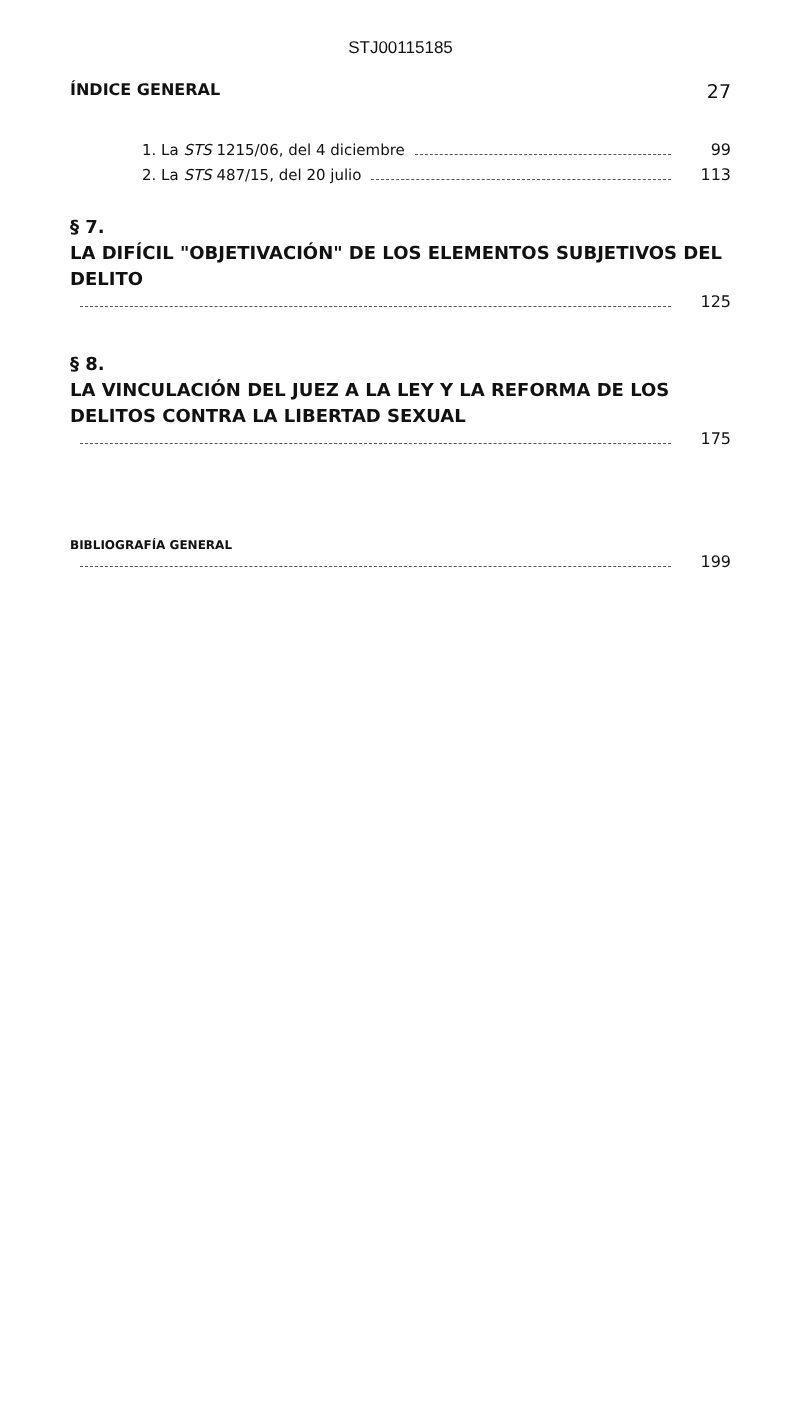STJ00115185
ÍNDICE GENERAL 27
1. La STS 1215/06, del 4 diciembre 99
2. La STS 487/15, del 20 julio 113
§ 7.
LA DIFÍCIL "OBJETIVACIÓN" DE LOS ELEMENTOS SUBJETIVOS DEL DELITO
125
§ 8.
LA VINCULACIÓN DEL JUEZ A LA LEY Y LA REFORMA DE LOS DELITOS CONTRA LA LIBERTAD SEXUAL
175
BIBLIOGRAFÍA GENERAL
199